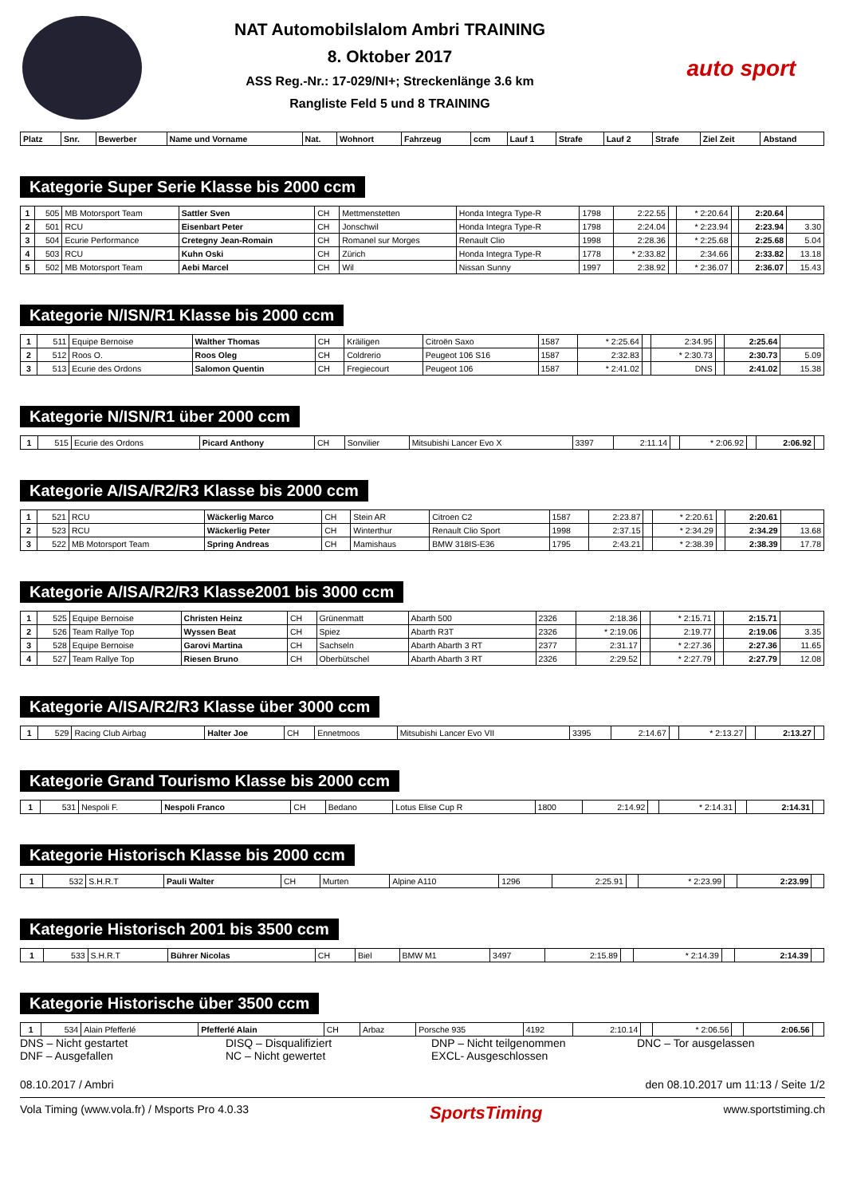NAT Automobilslalom Ambri TRAINING
8. Oktober 2017
ASS Reg.-Nr.: 17-029/NI+; Streckenlänge 3.6 km
Rangliste Feld 5 und 8 TRAINING
auto sport
| Platz | Snr. | Bewerber | Name und Vorname | Nat. | Wohnort | Fahrzeug | ccm | Lauf 1 | Strafe | Lauf 2 | Strafe | Ziel Zeit | Abstand |
| --- | --- | --- | --- | --- | --- | --- | --- | --- | --- | --- | --- | --- | --- |
Kategorie Super Serie Klasse bis 2000 ccm
| 1 | 505 | MB Motorsport Team | Sattler Sven | CH | Mettmenstetten | Honda Integra Type-R | 1798 | 2:22.55 | | * 2:20.64 | | 2:20.64 | |
| 2 | 501 | RCU | Eisenbart Peter | CH | Jonschwil | Honda Integra Type-R | 1798 | 2:24.04 | | * 2:23.94 | | 2:23.94 | 3.30 |
| 3 | 504 | Ecurie Performance | Cretegny Jean-Romain | CH | Romanel sur Morges | Renault Clio | 1998 | 2:28.36 | | * 2:25.68 | | 2:25.68 | 5.04 |
| 4 | 503 | RCU | Kuhn Oski | CH | Zürich | Honda Integra Type-R | 1778 | * 2:33.82 | | 2:34.66 | | 2:33.82 | 13.18 |
| 5 | 502 | MB Motorsport Team | Aebi Marcel | CH | Wil | Nissan Sunny | 1997 | 2:38.92 | | * 2:36.07 | | 2:36.07 | 15.43 |
Kategorie N/ISN/R1 Klasse bis 2000 ccm
| 1 | 511 | Equipe Bernoise | Walther Thomas | CH | Kräiligen | Citroën Saxo | 1587 | * 2:25.64 | | 2:34.95 | | 2:25.64 | |
| 2 | 512 | Roos O. | Roos Oleg | CH | Coldrerio | Peugeot 106 S16 | 1587 | 2:32.83 | | * 2:30.73 | | 2:30.73 | 5.09 |
| 3 | 513 | Ecurie des Ordons | Salomon Quentin | CH | Fregiecourt | Peugeot 106 | 1587 | * 2:41.02 | | DNS | | 2:41.02 | 15.38 |
Kategorie N/ISN/R1 über 2000 ccm
| 1 | 515 | Ecurie des Ordons | Picard Anthony | CH | Sonvilier | Mitsubishi Lancer Evo X | 3397 | 2:11.14 | | * 2:06.92 | | 2:06.92 | |
Kategorie A/ISA/R2/R3 Klasse bis 2000 ccm
| 1 | 521 | RCU | Wäckerlig Marco | CH | Stein AR | Citroen C2 | 1587 | 2:23.87 | | * 2:20.61 | | 2:20.61 | |
| 2 | 523 | RCU | Wäckerlig Peter | CH | Winterthur | Renault Clio Sport | 1998 | 2:37.15 | | * 2:34.29 | | 2:34.29 | 13.68 |
| 3 | 522 | MB Motorsport Team | Spring Andreas | CH | Mamishaus | BMW 318IS-E36 | 1795 | 2:43.21 | | * 2:38.39 | | 2:38.39 | 17.78 |
Kategorie A/ISA/R2/R3 Klasse2001 bis 3000 ccm
| 1 | 525 | Equipe Bernoise | Christen Heinz | CH | Grünenmatt | Abarth 500 | 2326 | 2:18.36 | | * 2:15.71 | | 2:15.71 | |
| 2 | 526 | Team Rallye Top | Wyssen Beat | CH | Spiez | Abarth R3T | 2326 | * 2:19.06 | | 2:19.77 | | 2:19.06 | 3.35 |
| 3 | 528 | Equipe Bernoise | Garovi Martina | CH | Sachseln | Abarth Abarth 3 RT | 2377 | 2:31.17 | | * 2:27.36 | | 2:27.36 | 11.65 |
| 4 | 527 | Team Rallye Top | Riesen Bruno | CH | Oberbütschel | Abarth Abarth 3 RT | 2326 | 2:29.52 | | * 2:27.79 | | 2:27.79 | 12.08 |
Kategorie A/ISA/R2/R3 Klasse über 3000 ccm
| 1 | 529 | Racing Club Airbag | Halter Joe | CH | Ennetmoos | Mitsubishi Lancer Evo VII | 3395 | 2:14.67 | | * 2:13.27 | | 2:13.27 | |
Kategorie Grand Tourismo Klasse bis 2000 ccm
| 1 | 531 | Nespoli F. | Nespoli Franco | CH | Bedano | Lotus Elise Cup R | 1800 | 2:14.92 | | * 2:14.31 | | 2:14.31 | |
Kategorie Historisch Klasse bis 2000 ccm
| 1 | 532 | S.H.R.T | Pauli Walter | CH | Murten | Alpine A110 | 1296 | 2:25.91 | | * 2:23.99 | | 2:23.99 | |
Kategorie Historisch 2001 bis 3500 ccm
| 1 | 533 | S.H.R.T | Bührer Nicolas | CH | Biel | BMW M1 | 3497 | 2:15.89 | | * 2:14.39 | | 2:14.39 | |
Kategorie Historische über 3500 ccm
| 1 | 534 | Alain Pfefferlé | Pfefferlé Alain | CH | Arbaz | Porsche 935 | 4192 | 2:10.14 | | * 2:06.56 | | 2:06.56 | |
DNS – Nicht gestartet
DNF – Ausgefallen
DISQ – Disqualifiziert
NC – Nicht gewertet
DNP – Nicht teilgenommen
EXCL- Ausgeschlossen
DNC – Tor ausgelassen
08.10.2017 / Ambri den 08.10.2017 um 11:13 / Seite 1/2
Vola Timing (www.vola.fr) / Msports Pro 4.0.33 SportsTiming www.sportstiming.ch